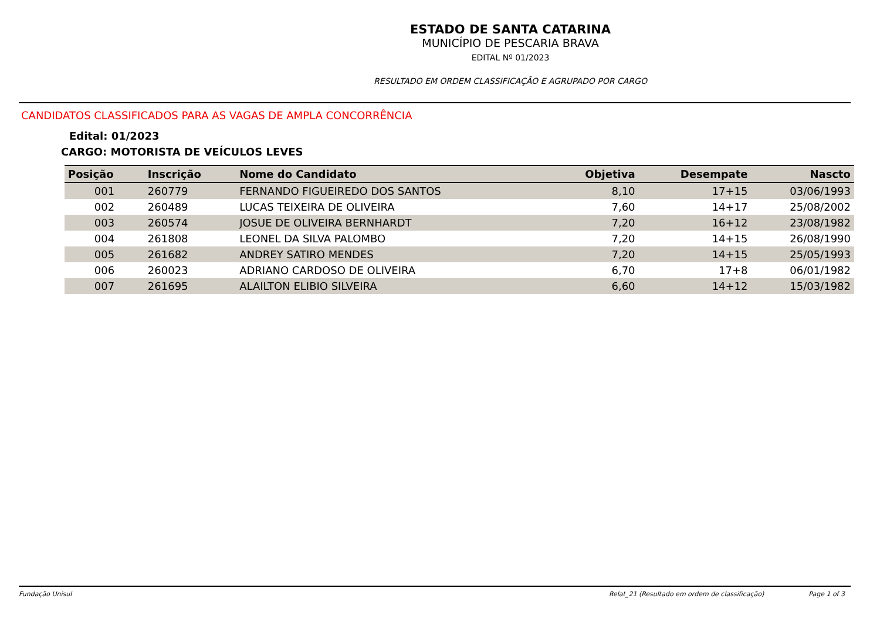ESTADO DE SANTA CATARINA
MUNICÍPIO DE PESCARIA BRAVA
EDITAL Nº 01/2023
RESULTADO EM ORDEM CLASSIFICAÇÃO E AGRUPADO POR CARGO
CANDIDATOS CLASSIFICADOS PARA AS VAGAS DE AMPLA CONCORRÊNCIA
Edital: 01/2023
CARGO: MOTORISTA DE VEÍCULOS LEVES
| Posição | Inscrição | Nome do Candidato | Objetiva | Desempate | Nascto |
| --- | --- | --- | --- | --- | --- |
| 001 | 260779 | FERNANDO FIGUEIREDO DOS SANTOS | 8,10 | 17+15 | 03/06/1993 |
| 002 | 260489 | LUCAS TEIXEIRA DE OLIVEIRA | 7,60 | 14+17 | 25/08/2002 |
| 003 | 260574 | JOSUE DE OLIVEIRA BERNHARDT | 7,20 | 16+12 | 23/08/1982 |
| 004 | 261808 | LEONEL DA SILVA PALOMBO | 7,20 | 14+15 | 26/08/1990 |
| 005 | 261682 | ANDREY SATIRO MENDES | 7,20 | 14+15 | 25/05/1993 |
| 006 | 260023 | ADRIANO CARDOSO DE OLIVEIRA | 6,70 | 17+8 | 06/01/1982 |
| 007 | 261695 | ALAILTON ELIBIO SILVEIRA | 6,60 | 14+12 | 15/03/1982 |
Fundação Unisul Relat_21 (Resultado em ordem de classificação) Page 1 of 3